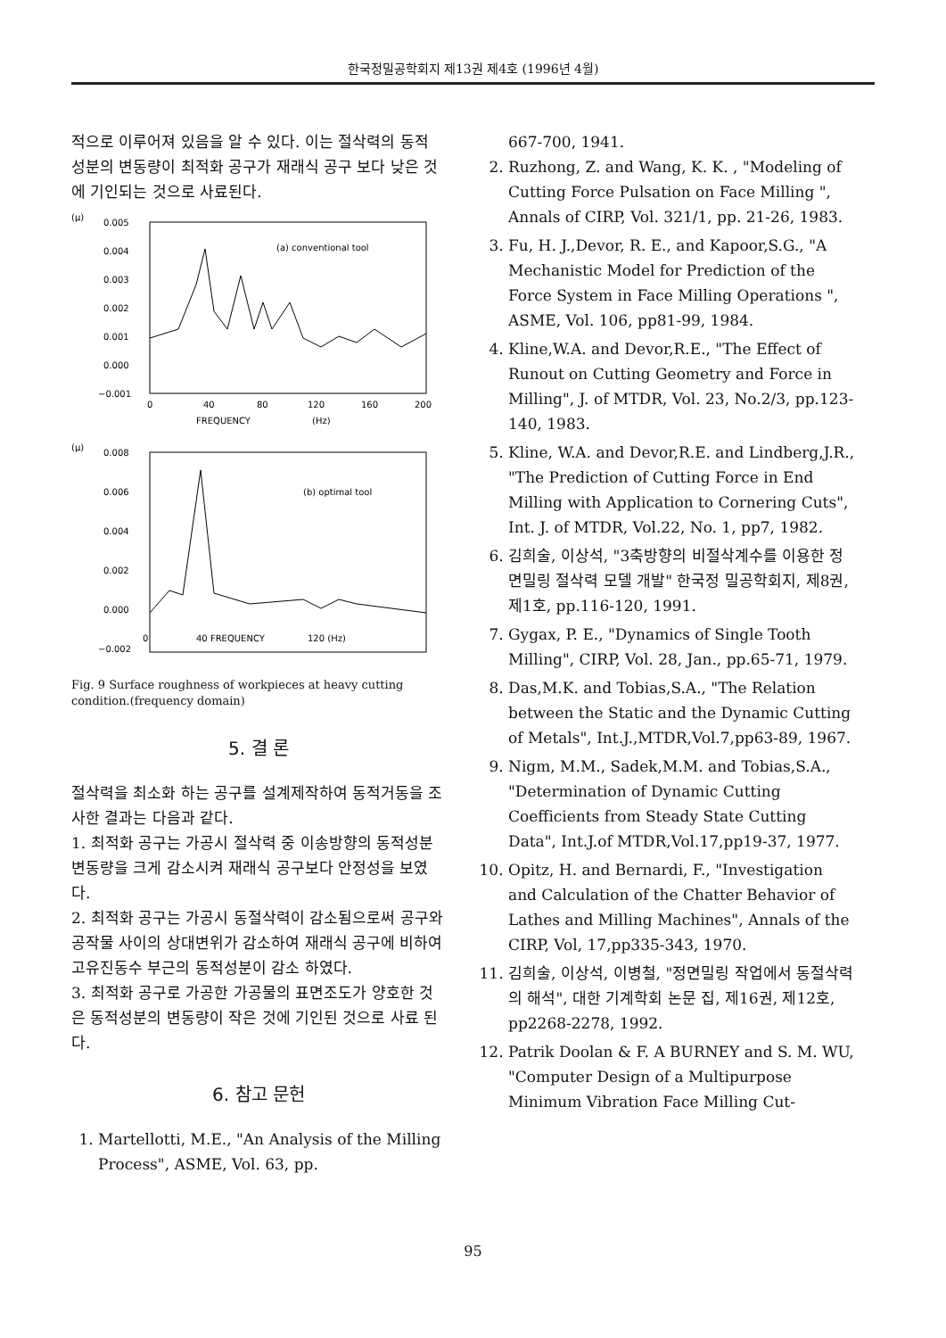한국정밀공학회지 제13권 제4호 (1996년 4월)
적으로 이루어져 있음을 알 수 있다. 이는 절삭력의 동적 성분의 변동량이 최적화 공구가 재래식 공구 보다 낮은 것에 기인되는 것으로 사료된다.
(μ)
0.005
0.004
0.003
0.002
0.001
0.000
−0.001
(a) conventional tool
0
40
80
120
160
200
FREQUENCY
(Hz)
(μ)
0.008
0.006
0.004
0.002
0.000
−0.002
(b) optimal tool
0
40 FREQUENCY
120 (Hz)
Fig. 9 Surface roughness of workpieces at heavy cutting condition.(frequency domain)
5. 결 론
절삭력을 최소화 하는 공구를 설계제작하여 동적거동을 조사한 결과는 다음과 같다.
1. 최적화 공구는 가공시 절삭력 중 이송방향의 동적성분 변동량을 크게 감소시켜 재래식 공구보다 안정성을 보였다.
2. 최적화 공구는 가공시 동절삭력이 감소됨으로써 공구와 공작물 사이의 상대변위가 감소하여 재래식 공구에 비하여 고유진동수 부근의 동적성분이 감소 하였다.
3. 최적화 공구로 가공한 가공물의 표면조도가 양호한 것은 동적성분의 변동량이 작은 것에 기인된 것으로 사료 된다.
6. 참고 문헌
1. Martellotti, M.E., "An Analysis of the Milling Process", ASME, Vol. 63, pp.
667-700, 1941.
2. Ruzhong, Z. and Wang, K. K. , "Modeling of Cutting Force Pulsation on Face Milling ", Annals of CIRP, Vol. 321/1, pp. 21-26, 1983.
3. Fu, H. J.,Devor, R. E., and Kapoor,S.G., "A Mechanistic Model for Prediction of the Force System in Face Milling Operations ", ASME, Vol. 106, pp81-99, 1984.
4. Kline,W.A. and Devor,R.E., "The Effect of Runout on Cutting Geometry and Force in Milling", J. of MTDR, Vol. 23, No.2/3, pp.123-140, 1983.
5. Kline, W.A. and Devor,R.E. and Lindberg,J.R., "The Prediction of Cutting Force in End Milling with Application to Cornering Cuts", Int. J. of MTDR, Vol.22, No. 1, pp7, 1982.
6. 김희술, 이상석, "3축방향의 비절삭계수를 이용한 정면밀링 절삭력 모델 개발" 한국정 밀공학회지, 제8권, 제1호, pp.116-120, 1991.
7. Gygax, P. E., "Dynamics of Single Tooth Milling", CIRP, Vol. 28, Jan., pp.65-71, 1979.
8. Das,M.K. and Tobias,S.A., "The Relation between the Static and the Dynamic Cutting of Metals", Int.J.,MTDR,Vol.7,pp63-89, 1967.
9. Nigm, M.M., Sadek,M.M. and Tobias,S.A., "Determination of Dynamic Cutting Coefficients from Steady State Cutting Data", Int.J.of MTDR,Vol.17,pp19-37, 1977.
10. Opitz, H. and Bernardi, F., "Investigation and Calculation of the Chatter Behavior of Lathes and Milling Machines", Annals of the CIRP, Vol, 17,pp335-343, 1970.
11. 김희술, 이상석, 이병철, "정면밀링 작업에서 동절삭력의 해석", 대한 기계학회 논문 집, 제16권, 제12호, pp2268-2278, 1992.
12. Patrik Doolan & F. A BURNEY and S. M. WU, "Computer Design of a Multipurpose Minimum Vibration Face Milling Cut-
95